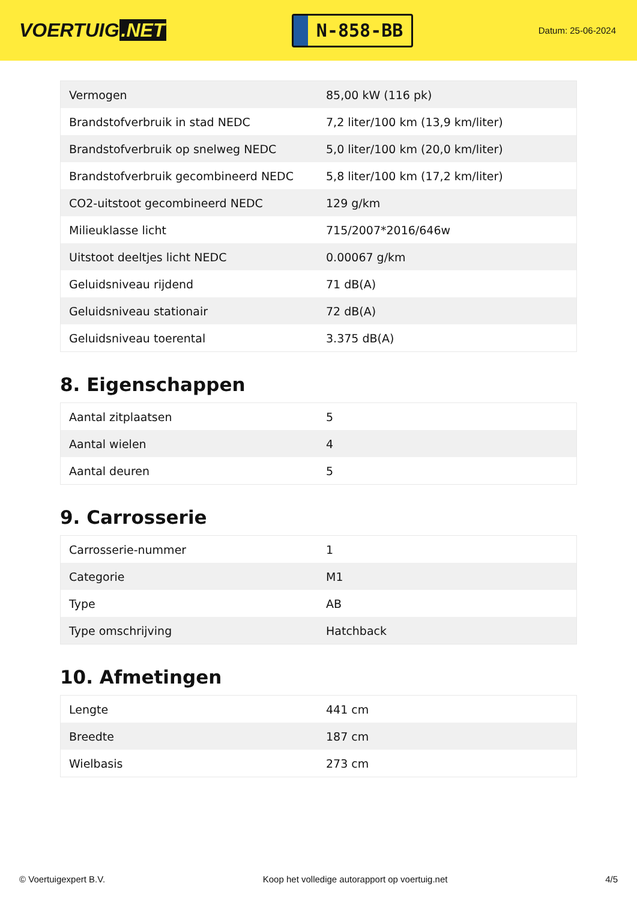VOERTUIG.NET
N-858-BB
Datum: 25-06-2024
| Vermogen | 85,00 kW (116 pk) |
| Brandstofverbruik in stad NEDC | 7,2 liter/100 km (13,9 km/liter) |
| Brandstofverbruik op snelweg NEDC | 5,0 liter/100 km (20,0 km/liter) |
| Brandstofverbruik gecombineerd NEDC | 5,8 liter/100 km (17,2 km/liter) |
| CO2-uitstoot gecombineerd NEDC | 129 g/km |
| Milieuklasse licht | 715/2007*2016/646w |
| Uitstoot deeltjes licht NEDC | 0.00067 g/km |
| Geluidsniveau rijdend | 71 dB(A) |
| Geluidsniveau stationair | 72 dB(A) |
| Geluidsniveau toerental | 3.375 dB(A) |
8. Eigenschappen
| Aantal zitplaatsen | 5 |
| Aantal wielen | 4 |
| Aantal deuren | 5 |
9. Carrosserie
| Carrosserie-nummer | 1 |
| Categorie | M1 |
| Type | AB |
| Type omschrijving | Hatchback |
10. Afmetingen
| Lengte | 441 cm |
| Breedte | 187 cm |
| Wielbasis | 273 cm |
© Voertuigexpert B.V. Koop het volledige autorapport op voertuig.net 4/5